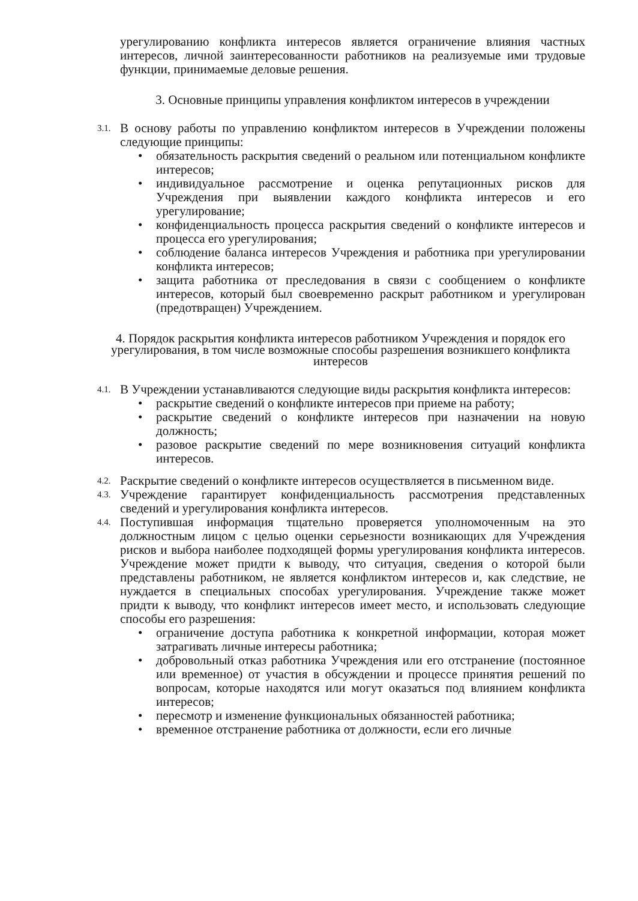урегулированию конфликта интересов является ограничение влияния частных интересов, личной заинтересованности работников на реализуемые ими трудовые функции, принимаемые деловые решения.
3. Основные принципы управления конфликтом интересов в учреждении
3.1.
В основу работы по управлению конфликтом интересов в Учреждении положены следующие принципы:
• обязательность раскрытия сведений о реальном или потенциальном конфликте интересов;
• индивидуальное рассмотрение и оценка репутационных рисков для Учреждения при выявлении каждого конфликта интересов и его урегулирование;
• конфиденциальность процесса раскрытия сведений о конфликте интересов и процесса его урегулирования;
• соблюдение баланса интересов Учреждения и работника при урегулировании конфликта интересов;
• защита работника от преследования в связи с сообщением о конфликте интересов, который был своевременно раскрыт работником и урегулирован (предотвращен) Учреждением.
4. Порядок раскрытия конфликта интересов работником Учреждения и порядок его урегулирования, в том числе возможные способы разрешения возникшего конфликта интересов
4.1.
В Учреждении устанавливаются следующие виды раскрытия конфликта интересов:
• раскрытие сведений о конфликте интересов при приеме на работу;
• раскрытие сведений о конфликте интересов при назначении на новую должность;
• разовое раскрытие сведений по мере возникновения ситуаций конфликта интересов.
4.2.
Раскрытие сведений о конфликте интересов осуществляется в письменном виде.
4.3.
Учреждение гарантирует конфиденциальность рассмотрения представленных сведений и урегулирования конфликта интересов.
4.4.
Поступившая информация тщательно проверяется уполномоченным на это должностным лицом с целью оценки серьезности возникающих для Учреждения рисков и выбора наиболее подходящей формы урегулирования конфликта интересов. Учреждение может придти к выводу, что ситуация, сведения о которой были представлены работником, не является конфликтом интересов и, как следствие, не нуждается в специальных способах урегулирования. Учреждение также может придти к выводу, что конфликт интересов имеет место, и использовать следующие способы его разрешения:
• ограничение доступа работника к конкретной информации, которая может затрагивать личные интересы работника;
• добровольный отказ работника Учреждения или его отстранение (постоянное или временное) от участия в обсуждении и процессе принятия решений по вопросам, которые находятся или могут оказаться под влиянием конфликта интересов;
• пересмотр и изменение функциональных обязанностей работника;
• временное отстранение работника от должности, если его личные